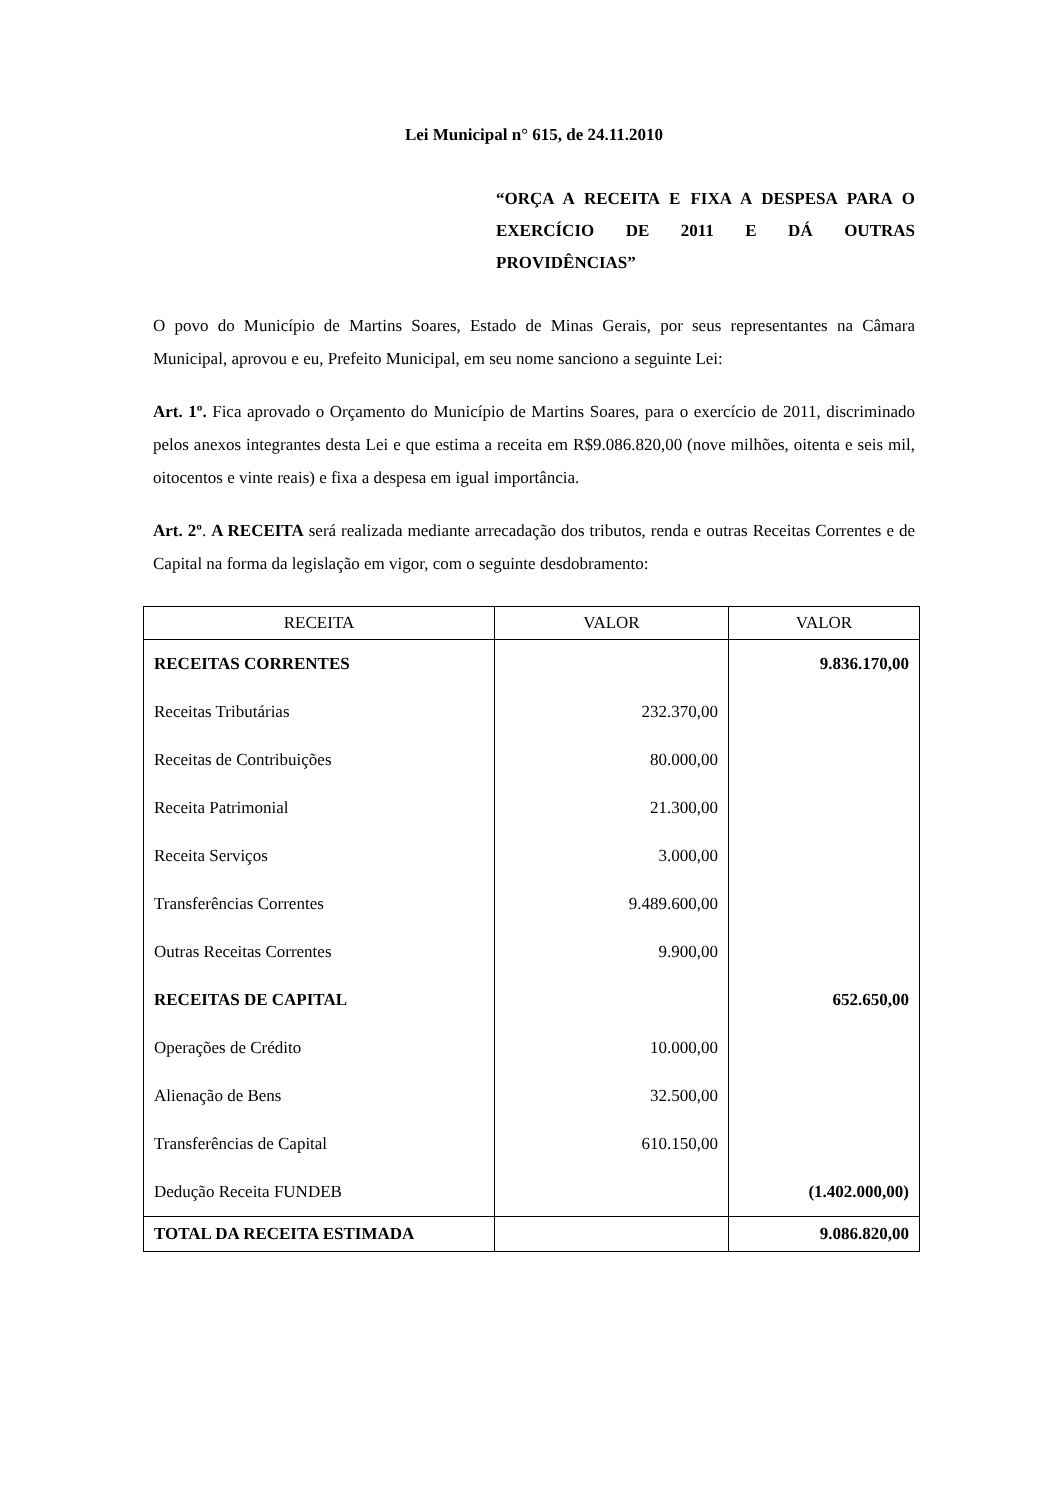Lei Municipal n° 615, de 24.11.2010
“ORÇA A RECEITA E FIXA A DESPESA PARA O EXERCÍCIO DE 2011 E DÁ OUTRAS PROVIDÊNCIAS”
O povo do Município de Martins Soares, Estado de Minas Gerais, por seus representantes na Câmara Municipal, aprovou e eu, Prefeito Municipal, em seu nome sanciono a seguinte Lei:
Art. 1º. Fica aprovado o Orçamento do Município de Martins Soares, para o exercício de 2011, discriminado pelos anexos integrantes desta Lei e que estima a receita em R$9.086.820,00 (nove milhões, oitenta e seis mil, oitocentos e vinte reais) e fixa a despesa em igual importância.
Art. 2º. A RECEITA será realizada mediante arrecadação dos tributos, renda e outras Receitas Correntes e de Capital na forma da legislação em vigor, com o seguinte desdobramento:
| RECEITA | VALOR | VALOR |
| --- | --- | --- |
| RECEITAS CORRENTES | | 9.836.170,00 |
| Receitas Tributárias | 232.370,00 | |
| Receitas de Contribuições | 80.000,00 | |
| Receita Patrimonial | 21.300,00 | |
| Receita Serviços | 3.000,00 | |
| Transferências Correntes | 9.489.600,00 | |
| Outras Receitas Correntes | 9.900,00 | |
| RECEITAS DE CAPITAL | | 652.650,00 |
| Operações de Crédito | 10.000,00 | |
| Alienação de Bens | 32.500,00 | |
| Transferências de Capital | 610.150,00 | |
| Dedução Receita FUNDEB | | (1.402.000,00) |
| TOTAL DA RECEITA ESTIMADA | | 9.086.820,00 |